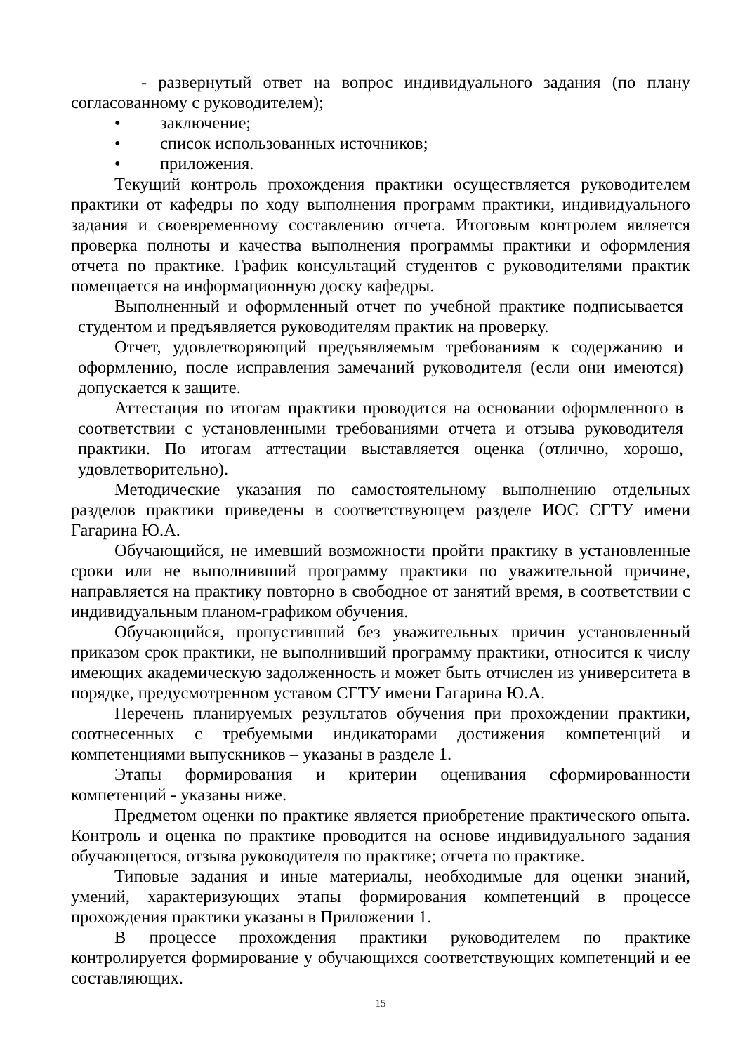- развернутый ответ на вопрос индивидуального задания (по плану согласованному с руководителем);
• заключение;
• список использованных источников;
• приложения.
Текущий контроль прохождения практики осуществляется руководителем практики от кафедры по ходу выполнения программ практики, индивидуального задания и своевременному составлению отчета. Итоговым контролем является проверка полноты и качества выполнения программы практики и оформления отчета по практике. График консультаций студентов с руководителями практик помещается на информационную доску кафедры.
Выполненный и оформленный отчет по учебной практике подписывается студентом и предъявляется руководителям практик на проверку.
Отчет, удовлетворяющий предъявляемым требованиям к содержанию и оформлению, после исправления замечаний руководителя (если они имеются) допускается к защите.
Аттестация по итогам практики проводится на основании оформленного в соответствии с установленными требованиями отчета и отзыва руководителя практики. По итогам аттестации выставляется оценка (отлично, хорошо, удовлетворительно).
Методические указания по самостоятельному выполнению отдельных разделов практики приведены в соответствующем разделе ИОС СГТУ имени Гагарина Ю.А.
Обучающийся, не имевший возможности пройти практику в установленные сроки или не выполнивший программу практики по уважительной причине, направляется на практику повторно в свободное от занятий время, в соответствии с индивидуальным планом-графиком обучения.
Обучающийся, пропустивший без уважительных причин установленный приказом срок практики, не выполнивший программу практики, относится к числу имеющих академическую задолженность и может быть отчислен из университета в порядке, предусмотренном уставом СГТУ имени Гагарина Ю.А.
Перечень планируемых результатов обучения при прохождении практики, соотнесенных с требуемыми индикаторами достижения компетенций и компетенциями выпускников – указаны в разделе 1.
Этапы формирования и критерии оценивания сформированности компетенций - указаны ниже.
Предметом оценки по практике является приобретение практического опыта. Контроль и оценка по практике проводится на основе индивидуального задания обучающегося, отзыва руководителя по практике; отчета по практике.
Типовые задания и иные материалы, необходимые для оценки знаний, умений, характеризующих этапы формирования компетенций в процессе прохождения практики указаны в Приложении 1.
В процессе прохождения практики руководителем по практике контролируется формирование у обучающихся соответствующих компетенций и ее составляющих.
15